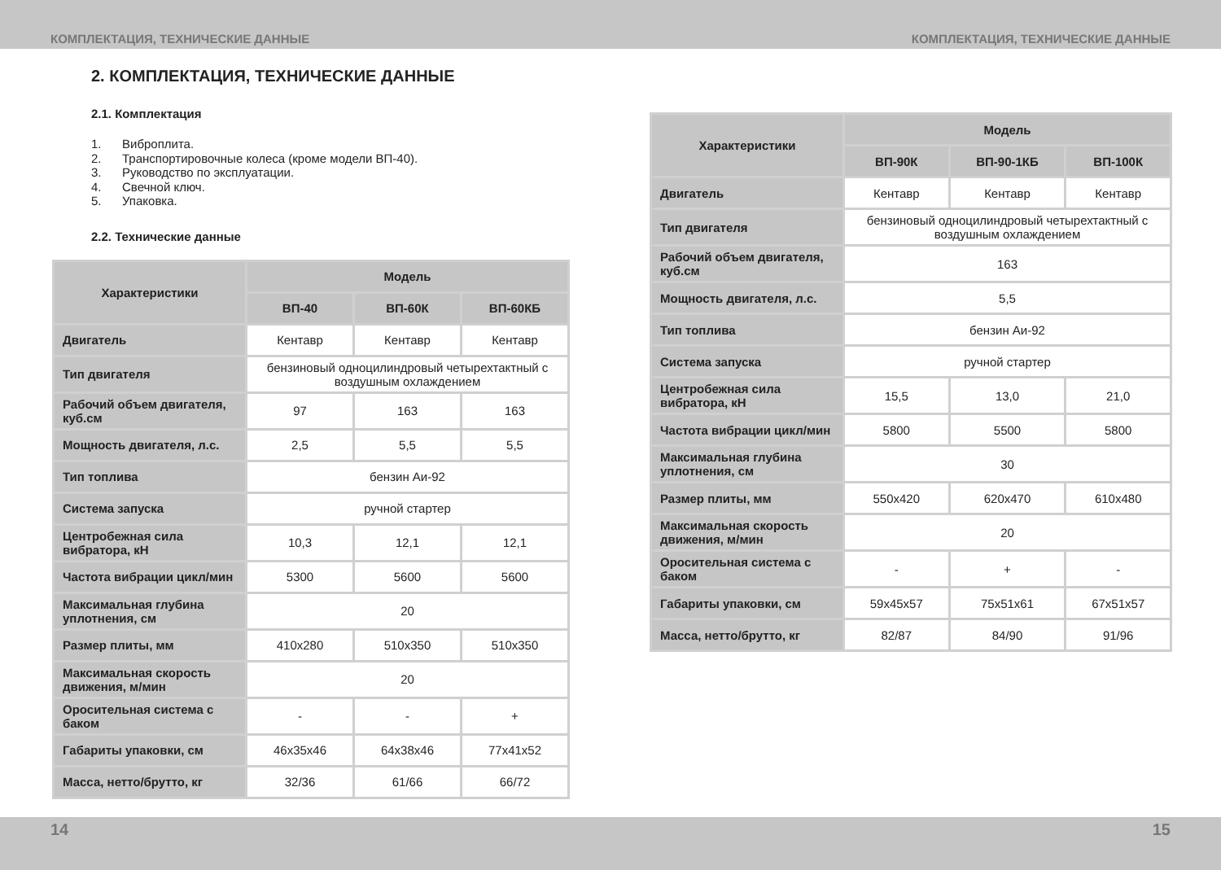КОМПЛЕКТАЦИЯ, ТЕХНИЧЕСКИЕ ДАННЫЕ КОМПЛЕКТАЦИЯ, ТЕХНИЧЕСКИЕ ДАННЫЕ
2. КОМПЛЕКТАЦИЯ, ТЕХНИЧЕСКИЕ ДАННЫЕ
2.1. Комплектация
1. Виброплита.
2. Транспортировочные колеса (кроме модели ВП-40).
3. Руководство по эксплуатации.
4. Свечной ключ.
5. Упаковка.
2.2. Технические данные
| Характеристики | Модель | | |
| --- | --- | --- | --- |
| | ВП-40 | ВП-60К | ВП-60КБ |
| Двигатель | Кентавр | Кентавр | Кентавр |
| Тип двигателя | бензиновый одноцилиндровый четырехтактный с воздушным охлаждением | | |
| Рабочий объем двигателя, куб.см | 97 | 163 | 163 |
| Мощность двигателя, л.с. | 2,5 | 5,5 | 5,5 |
| Тип топлива | бензин Аи-92 | | |
| Система запуска | ручной стартер | | |
| Центробежная сила вибратора, кН | 10,3 | 12,1 | 12,1 |
| Частота вибрации цикл/мин | 5300 | 5600 | 5600 |
| Максимальная глубина уплотнения, см | 20 | | |
| Размер плиты, мм | 410x280 | 510x350 | 510x350 |
| Максимальная скорость движения, м/мин | 20 | | |
| Оросительная система с баком | - | - | + |
| Габариты упаковки, см | 46x35x46 | 64x38x46 | 77x41x52 |
| Масса, нетто/брутто, кг | 32/36 | 61/66 | 66/72 |
| Характеристики | Модель | | |
| --- | --- | --- | --- |
| | ВП-90К | ВП-90-1КБ | ВП-100К |
| Двигатель | Кентавр | Кентавр | Кентавр |
| Тип двигателя | бензиновый одноцилиндровый четырехтактный с воздушным охлаждением | | |
| Рабочий объем двигателя, куб.см | 163 | | |
| Мощность двигателя, л.с. | 5,5 | | |
| Тип топлива | бензин Аи-92 | | |
| Система запуска | ручной стартер | | |
| Центробежная сила вибратора, кН | 15,5 | 13,0 | 21,0 |
| Частота вибрации цикл/мин | 5800 | 5500 | 5800 |
| Максимальная глубина уплотнения, см | 30 | | |
| Размер плиты, мм | 550x420 | 620x470 | 610x480 |
| Максимальная скорость движения, м/мин | 20 | | |
| Оросительная система с баком | - | + | - |
| Габариты упаковки, см | 59x45x57 | 75x51x61 | 67x51x57 |
| Масса, нетто/брутто, кг | 82/87 | 84/90 | 91/96 |
14 15